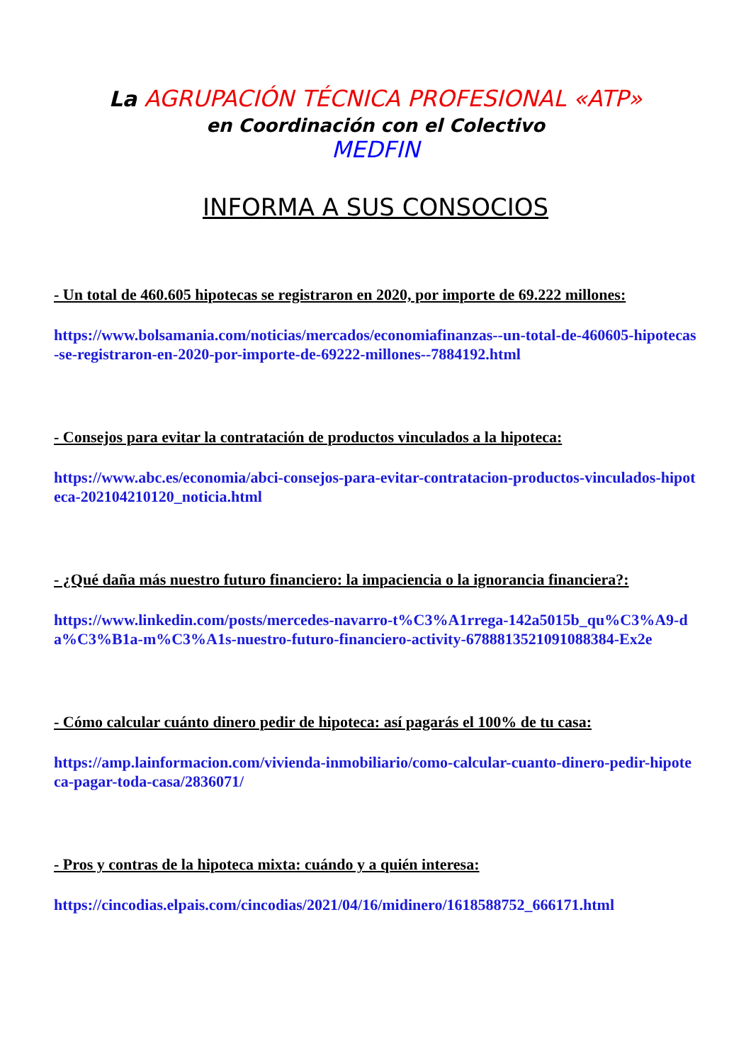La AGRUPACIÓN TÉCNICA PROFESIONAL «ATP»
en Coordinación con el Colectivo
MEDFIN
INFORMA A SUS CONSOCIOS
- Un total de 460.605 hipotecas se registraron en 2020, por importe de 69.222 millones:
https://www.bolsamania.com/noticias/mercados/economiafinanzas--un-total-de-460605-hipotecas-se-registraron-en-2020-por-importe-de-69222-millones--7884192.html
- Consejos para evitar la contratación de productos vinculados a la hipoteca:
https://www.abc.es/economia/abci-consejos-para-evitar-contratacion-productos-vinculados-hipoteca-202104210120_noticia.html
- ¿Qué daña más nuestro futuro financiero: la impaciencia o la ignorancia financiera?:
https://www.linkedin.com/posts/mercedes-navarro-t%C3%A1rrega-142a5015b_qu%C3%A9-da%C3%B1a-m%C3%A1s-nuestro-futuro-financiero-activity-6788813521091088384-Ex2e
- Cómo calcular cuánto dinero pedir de hipoteca: así pagarás el 100% de tu casa:
https://amp.lainformacion.com/vivienda-inmobiliario/como-calcular-cuanto-dinero-pedir-hipoteca-pagar-toda-casa/2836071/
- Pros y contras de la hipoteca mixta: cuándo y a quién interesa:
https://cincodias.elpais.com/cincodias/2021/04/16/midinero/1618588752_666171.html